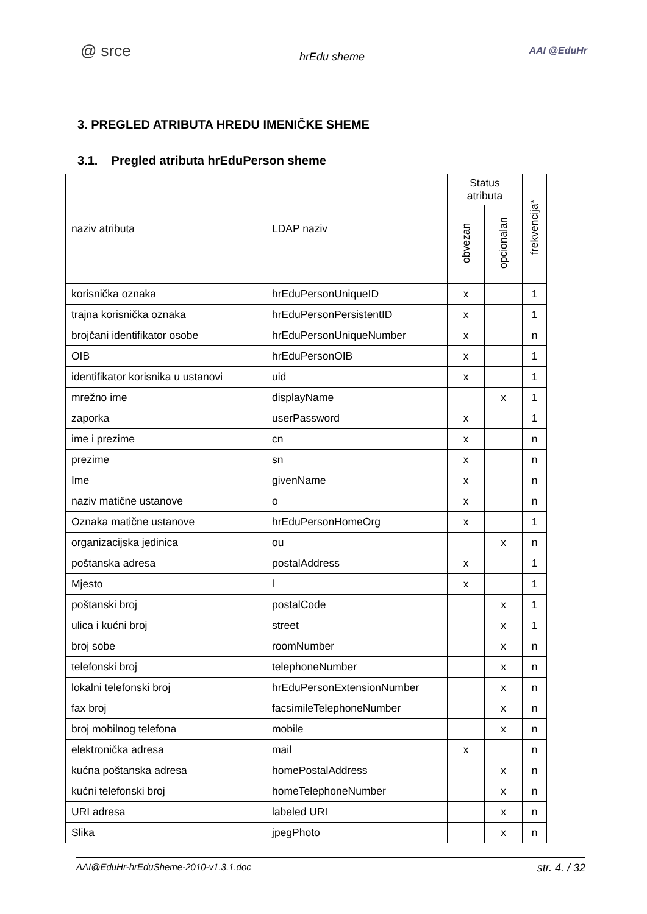@ srce hrEdu sheme AAI @EduHr
3. PREGLED ATRIBUTA HREDU IMENIČKE SHEME
3.1. Pregled atributa hrEduPerson sheme
| naziv atributa | LDAP naziv | Status atributa | | frekvencija* |
| --- | --- | --- | --- | --- |
| | | obvezan | opcionalan | |
| korisnička oznaka | hrEduPersonUniqueID | x | | 1 |
| trajna korisnička oznaka | hrEduPersonPersistentID | x | | 1 |
| brojčani identifikator osobe | hrEduPersonUniqueNumber | x | | n |
| OIB | hrEduPersonOIB | x | | 1 |
| identifikator korisnika u ustanovi | uid | x | | 1 |
| mrežno ime | displayName | | x | 1 |
| zaporka | userPassword | x | | 1 |
| ime i prezime | cn | x | | n |
| prezime | sn | x | | n |
| Ime | givenName | x | | n |
| naziv matične ustanove | o | x | | n |
| Oznaka matične ustanove | hrEduPersonHomeOrg | x | | 1 |
| organizacijska jedinica | ou | | x | n |
| poštanska adresa | postalAddress | x | | 1 |
| Mjesto | l | x | | 1 |
| poštanski broj | postalCode | | x | 1 |
| ulica i kućni broj | street | | x | 1 |
| broj sobe | roomNumber | | x | n |
| telefonski broj | telephoneNumber | | x | n |
| lokalni telefonski broj | hrEduPersonExtensionNumber | | x | n |
| fax broj | facsimileTelephoneNumber | | x | n |
| broj mobilnog telefona | mobile | | x | n |
| elektronička adresa | mail | x | | n |
| kućna poštanska adresa | homePostalAddress | | x | n |
| kućni telefonski broj | homeTelephoneNumber | | x | n |
| URI adresa | labeled URI | | x | n |
| Slika | jpegPhoto | | x | n |
AAI@EduHr-hrEduSheme-2010-v1.3.1.doc str. 4. / 32